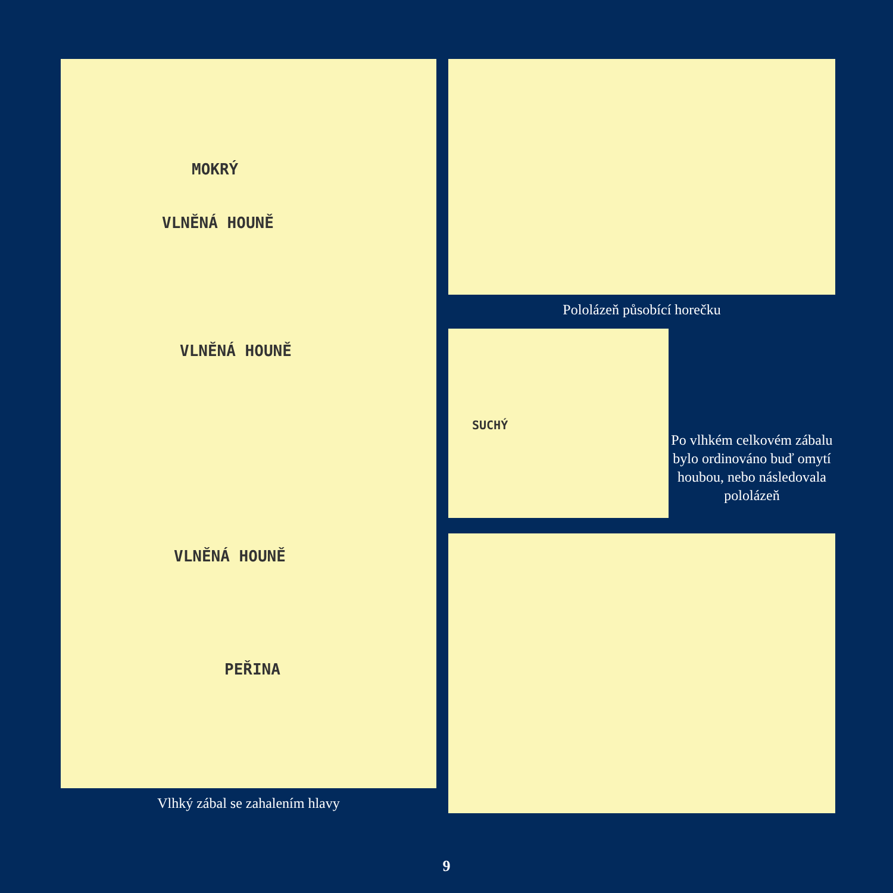MOKRÝ
VLNĚNÁ HOUNĚ
VLNĚNÁ HOUNĚ
VLNĚNÁ HOUNĚ
PEŘINA
Vlhký zábal se zahalením hlavy
Pololázeň působící horečku
SUCHÝ
Po vlhkém celkovém zábalu bylo ordinováno buď omytí houbou, nebo následovala pololázeň
9